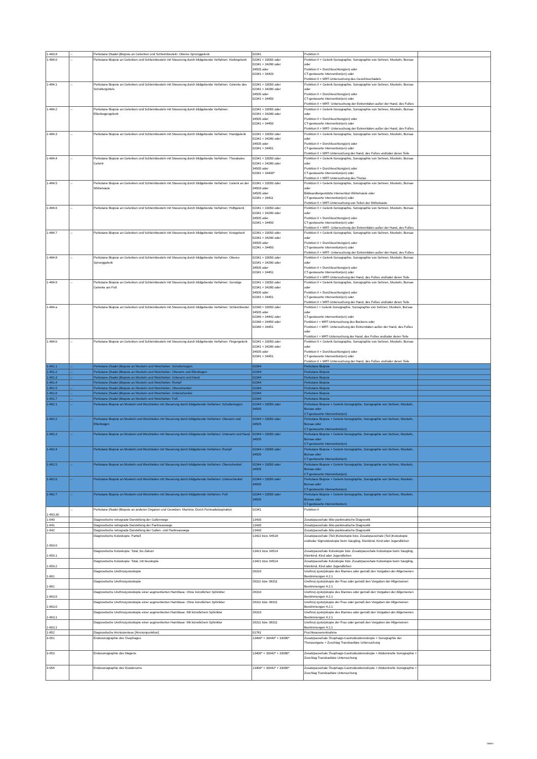| 1-483.8 | ↔ | Perkutane (Nadel-)Biopsie an Gelenken und Schleimbeuteln: Oberes Sprunggelenk | 02341 | Punktion II | |
| 1-484.0 | ↔ | Perkutane Biopsie an Gelenken und Schleimbeuteln mit Steuerung durch bildgebende Verfahren: Kiefergelenk | 02341 + 33050 oder 02341 + 34280 oder 34505 oder 02341 + 34420 | Punktion II + Gelenk-Sonographie, Sonographie von Sehnen, Muskeln, Bursae oder Punktion II + Durchleuchtung(en) oder CT-gesteuerte Intervention(en) oder Punktion II + MRT-Untersuchung des Gesichtsschädels | |
| 1-484.1 | ↔ | Perkutane Biopsie an Gelenken und Schleimbeuteln mit Steuerung durch bildgebende Verfahren: Gelenke des Schultergürtels | 02341 + 33050 oder 02341 + 34280 oder 34505 oder 02341 + 34450 | Punktion II + Gelenk-Sonographie, Sonographie von Sehnen, Muskeln, Bursae oder Punktion II + Durchleuchtung(en) oder CT-gesteuerte Intervention(en) oder Punktion II + MRT- Untersuchung der Extremitäten außer der Hand, des Fußes | |
| 1-484.2 | ↔ | Perkutane Biopsie an Gelenken und Schleimbeuteln mit Steuerung durch bildgebende Verfahren: Ellenbogengelenk | 02341 + 33050 oder 02341 + 34280 oder 34505 oder 02341 + 34450 | Punktion II + Gelenk-Sonographie, Sonographie von Sehnen, Muskeln, Bursae oder Punktion II + Durchleuchtung(en) oder CT-gesteuerte Intervention(en) oder Punktion II + MRT- Untersuchung der Extremitäten außer der Hand, des Fußes | |
| 1-484.3 | ↔ | Perkutane Biopsie an Gelenken und Schleimbeuteln mit Steuerung durch bildgebende Verfahren: Handgelenk | 02341 + 33050 oder 02341 + 34280 oder 34505 oder 02341 + 34451 | Punktion II + Gelenk-Sonographie, Sonographie von Sehnen, Muskeln, Bursae oder Punktion II + Durchleuchtung(en) oder CT-gesteuerte Intervention(en) oder Punktion II + MRT-Untersuchung der Hand, des Fußes und/oder deren Teile | |
| 1-484.4 | ↔ | Perkutane Biopsie an Gelenken und Schleimbeuteln mit Steuerung durch bildgebende Verfahren: Thorakales Gelenk | 02341 + 33050 oder 02341 + 34280 oder 34505 oder 02341 + 34430* | Punktion II + Gelenk-Sonographie, Sonographie von Sehnen, Muskeln, Bursae oder Punktion II + Durchleuchtung(en) oder CT-gesteuerte Intervention(en) oder Punktion II + MRT-Untersuchung des Thorax | |
| 1-484.5 | ↔ | Perkutane Biopsie an Gelenken und Schleimbeuteln mit Steuerung durch bildgebende Verfahren: Gelenk an der Wirbelsäule | 02341 + 33050 oder 34503 oder 34505 oder 02341 + 34411 | Punktion II + Gelenk-Sonographie, Sonographie von Sehnen, Muskeln, Bursae oder Bildwandlergestützte Intervention Wirbelsäule oder CT-gesteuerte Intervention(en) oder Punktion II + MRT-Untersuchung von Teilen der Wirbelsäule | |
| 1-484.6 | ↔ | Perkutane Biopsie an Gelenken und Schleimbeuteln mit Steuerung durch bildgebende Verfahren: Hüftgelenk | 02341 + 33050 oder 02341 + 34280 oder 34505 oder 02341 + 34450 | Punktion II + Gelenk-Sonographie, Sonographie von Sehnen, Muskeln, Bursae oder Punktion II + Durchleuchtung(en) oder CT-gesteuerte Intervention(en) oder Punktion II + MRT- Untersuchung der Extremitäten außer der Hand, des Fußes | |
| 1-484.7 | ↔ | Perkutane Biopsie an Gelenken und Schleimbeuteln mit Steuerung durch bildgebende Verfahren: Kniegelenk | 02341 + 33050 oder 02341 + 34280 oder 34505 oder 02341 + 34450 | Punktion II + Gelenk-Sonographie, Sonographie von Sehnen, Muskeln, Bursae oder Punktion II + Durchleuchtung(en) oder CT-gesteuerte Intervention(en) oder Punktion II + MRT- Untersuchung der Extremitäten außer der Hand, des Fußes | |
| 1-484.8 | ↔ | Perkutane Biopsie an Gelenken und Schleimbeuteln mit Steuerung durch bildgebende Verfahren: Oberes Sprunggelenk | 02341 + 33050 oder 02341 + 34280 oder 34505 oder 02341 + 34451 | Punktion II + Gelenk-Sonographie, Sonographie von Sehnen, Muskeln, Bursae oder Punktion II + Durchleuchtung(en) oder CT-gesteuerte Intervention(en) oder Punktion II + MRT-Untersuchung der Hand, des Fußes und/oder deren Teile | |
| 1-484.9 | ↔ | Perkutane Biopsie an Gelenken und Schleimbeuteln mit Steuerung durch bildgebende Verfahren: Sonstige Gelenke am Fuß | 02341 + 33050 oder 02341 + 34280 oder 34505 oder 02341 + 34451 | Punktion II + Gelenk-Sonographie, Sonographie von Sehnen, Muskeln, Bursae oder Punktion II + Durchleuchtung(en) oder CT-gesteuerte Intervention(en) oder Punktion II + MRT-Untersuchung der Hand, des Fußes und/oder deren Teile | |
| 1-484.a | | Perkutane Biopsie an Gelenken und Schleimbeuteln mit Steuerung durch bildgebende Verfahren: Schleimbeutel | 02340 + 33050 oder 34505 oder 02340 + 34442 oder 02340 + 34450 oder 02340 + 34451 | Punktion I + Gelenk-Sonographie, Sonographie von Sehnen, Muskeln, Bursae oder CT-gesteuerte Intervention(en) oder Punktion I + MRT-Untersuchung des Beckens oder Punktion I + MRT- Untersuchung der Extremitäten außer der Hand, des Fußes oder Punktion I + MRT-Untersuchung der Hand, des Fußes und/oder deren Teile | |
| 1-484.b | ↔ | Perkutane Biopsie an Gelenken und Schleimbeuteln mit Steuerung durch bildgebende Verfahren: Fingergelenk | 02341 + 33050 oder 02341 + 34280 oder 34505 oder 02341 + 34451 | Punktion II + Gelenk-Sonographie, Sonographie von Sehnen, Muskeln, Bursae oder Punktion II + Durchleuchtung(en) oder CT-gesteuerte Intervention(en) oder Punktion II + MRT-Untersuchung der Hand, des Fußes und/oder deren Teile | |
| 1-491.1 | ↔ | Perkutane (Nadel-)Biopsie an Muskeln und Weichteilen: Schulterregion | 02344 | Perkutane Biopsie | |
| 1-491.2 | ↔ | Perkutane (Nadel-)Biopsie an Muskeln und Weichteilen: Oberarm und Ellenbogen | 02344 | Perkutane Biopsie | |
| 1-491.3 | ↔ | Perkutane (Nadel-)Biopsie an Muskeln und Weichteilen: Unterarm und Hand | 02344 | Perkutane Biopsie | |
| 1-491.4 | | Perkutane (Nadel-)Biopsie an Muskeln und Weichteilen: Rumpf | 02344 | Perkutane Biopsie | |
| 1-491.5 | ↔ | Perkutane (Nadel-)Biopsie an Muskeln und Weichteilen: Oberschenkel | 02344 | Perkutane Biopsie | |
| 1-491.6 | ↔ | Perkutane (Nadel-)Biopsie an Muskeln und Weichteilen: Unterschenkel | 02344 | Perkutane Biopsie | |
| 1-491.7 | ↔ | Perkutane (Nadel-)Biopsie an Muskeln und Weichteilen: Fuß | 02344 | Perkutane Biopsie | |
| 1-492.1 | ↔ | Perkutane Biopsie an Muskeln und Weichteilen mit Steuerung durch bildgebende Verfahren: Schulterregion | 02344 + 33050 oder 34505 | Perkutane Biopsie + Gelenk-Sonographie, Sonographie von Sehnen, Muskeln, Bursae oder CT-gesteuerte Intervention(en) | |
| 1-492.2 | ↔ | Perkutane Biopsie an Muskeln und Weichteilen mit Steuerung durch bildgebende Verfahren: Oberarm und Ellenbogen | 02344 + 33050 oder 34505 | Perkutane Biopsie + Gelenk-Sonographie, Sonographie von Sehnen, Muskeln, Bursae oder CT-gesteuerte Intervention(en) | |
| 1-492.3 | ↔ | Perkutane Biopsie an Muskeln und Weichteilen mit Steuerung durch bildgebende Verfahren: Unterarm und Hand | 02344 + 33050 oder 34505 | Perkutane Biopsie + Gelenk-Sonographie, Sonographie von Sehnen, Muskeln, Bursae oder CT-gesteuerte Intervention(en) | |
| 1-492.4 | | Perkutane Biopsie an Muskeln und Weichteilen mit Steuerung durch bildgebende Verfahren: Rumpf | 02344 + 33050 oder 34505 | Perkutane Biopsie + Gelenk-Sonographie, Sonographie von Sehnen, Muskeln, Bursae oder CT-gesteuerte Intervention(en) | |
| 1-492.5 | ↔ | Perkutane Biopsie an Muskeln und Weichteilen mit Steuerung durch bildgebende Verfahren: Oberschenkel | 02344 + 33050 oder 34505 | Perkutane Biopsie + Gelenk-Sonographie, Sonographie von Sehnen, Muskeln, Bursae oder CT-gesteuerte Intervention(en) | |
| 1-492.6 | ↔ | Perkutane Biopsie an Muskeln und Weichteilen mit Steuerung durch bildgebende Verfahren: Unterschenkel | 02344 + 33050 oder 34505 | Perkutane Biopsie + Gelenk-Sonographie, Sonographie von Sehnen, Muskeln, Bursae oder CT-gesteuerte Intervention(en) | |
| 1-492.7 | ↔ | Perkutane Biopsie an Muskeln und Weichteilen mit Steuerung durch bildgebende Verfahren: Fuß | 02344 + 33050 oder 34505 | Perkutane Biopsie + Gelenk-Sonographie, Sonographie von Sehnen, Muskeln, Bursae oder CT-gesteuerte Intervention(en) | |
| 1-493.30 | ↔ | Perkutane (Nadel-)Biopsie an anderen Organen und Geweben: Mamma: Durch Feinnadelaspiration | 02341 | Punktion II | |
| 1-640 | | Diagnostische retrograde Darstellung der Gallenwege | 13430 | Zusatzpauschale bilio-pankreatische Diagnostik | |
| 1-641 | | Diagnostische retrograde Darstellung der Pankreaswege | 13430 | Zusatzpauschale bilio-pankreatische Diagnostik | |
| 1-642 | | Diagnostische retrograde Darstellung der Gallen- und Pankreaswege | 13430 | Zusatzpauschale bilio-pankreatische Diagnostik | |
| 1-650.0 | | Diagnostische Koloskopie: Partiell | 13422 bzw. 04518 | Zusatzpauschale (Teil-)Koloskopie bzw. Zusatzpauschale (Teil-)Koloskopie und/oder Sigmoidoskopie beim Säugling, Kleinkind, Kind oder Jugendlichen | |
| 1-650.1 | | Diagnostische Koloskopie: Total, bis Zäkum | 13421 bzw. 04514 | Zusatzpauschale Koloskopie bzw. Zusatzpauschale Koloskopie beim Säugling, Kleinkind, Kind oder Jugendlichen | |
| 1-650.2 | | Diagnostische Koloskopie: Total, mit Ileoskopie | 13421 bzw. 04514 | Zusatzpauschale Koloskopie bzw. Zusatzpauschale Koloskopie beim Säugling, Kleinkind, Kind oder Jugendlichen | |
| 1-661 | | Diagnostische Urethrozystoskopie | 26310 | Urethro(-zysto)skopie des Mannes oder gemäß den Vorgaben der Allgemeinen Bestimmungen 4.2.1 | |
| 1-661 | | Diagnostische Urethrozystoskopie | 26311 bzw. 08311 | Urethro(-zysto)skopie der Frau oder gemäß den Vorgaben der Allgemeinen Bestimmungen 4.2.1 | |
| 1-663.0 | | Diagnostische Urethrozystoskopie einer augmentierten Harnblase: Ohne künstlichen Sphinkter | 26310 | Urethro(-zysto)skopie des Mannes oder gemäß den Vorgaben der Allgemeinen Bestimmungen 4.2.1 | |
| 1-663.0 | | Diagnostische Urethrozystoskopie einer augmentierten Harnblase: Ohne künstlichen Sphinkter | 26311 bzw. 08311 | Urethro(-zysto)skopie der Frau oder gemäß den Vorgaben der Allgemeinen Bestimmungen 4.2.1 | |
| 1-663.1 | | Diagnostische Urethrozystoskopie einer augmentierten Harnblase: Mit künstlichem Sphinkter | 26310 | Urethro(-zysto)skopie des Mannes oder gemäß den Vorgaben der Allgemeinen Bestimmungen 4.2.1 | |
| 1-663.1 | | Diagnostische Urethrozystoskopie einer augmentierten Harnblase: Mit künstlichem Sphinkter | 26311 bzw. 08311 | Urethro(-zysto)skopie der Frau oder gemäß den Vorgaben der Allgemeinen Bestimmungen 4.2.1 | |
| 1-852 | | Diagnostische Amniozentese [Amnionpunktion] | 01781 | Fruchtwasserentnahme | |
| 3-051 | | Endosonographie des Ösophagus | 13400* + 33040* + 33090* | Zusatzpauschale Ösophago-Gastroduodenoskopie + Sonographie der Thoraxorgane + Zuschlag Transkavitäre Untersuchung | |
| 3-053 | | Endosonographie des Magens | 13400* + 33042* + 33090* | Zusatzpauschale Ösophago-Gastroduodenoskopie + Abdominelle Sonographie + Zuschlag Transkavitäre Untersuchung | |
| 3-054 | | Endosonographie des Duodenums | 13400* + 33042* + 33090* | Zusatzpauschale Ösophago-Gastroduodenoskopie + Abdominelle Sonographie + Zuschlag Transkavitäre Untersuchung | |
Intern